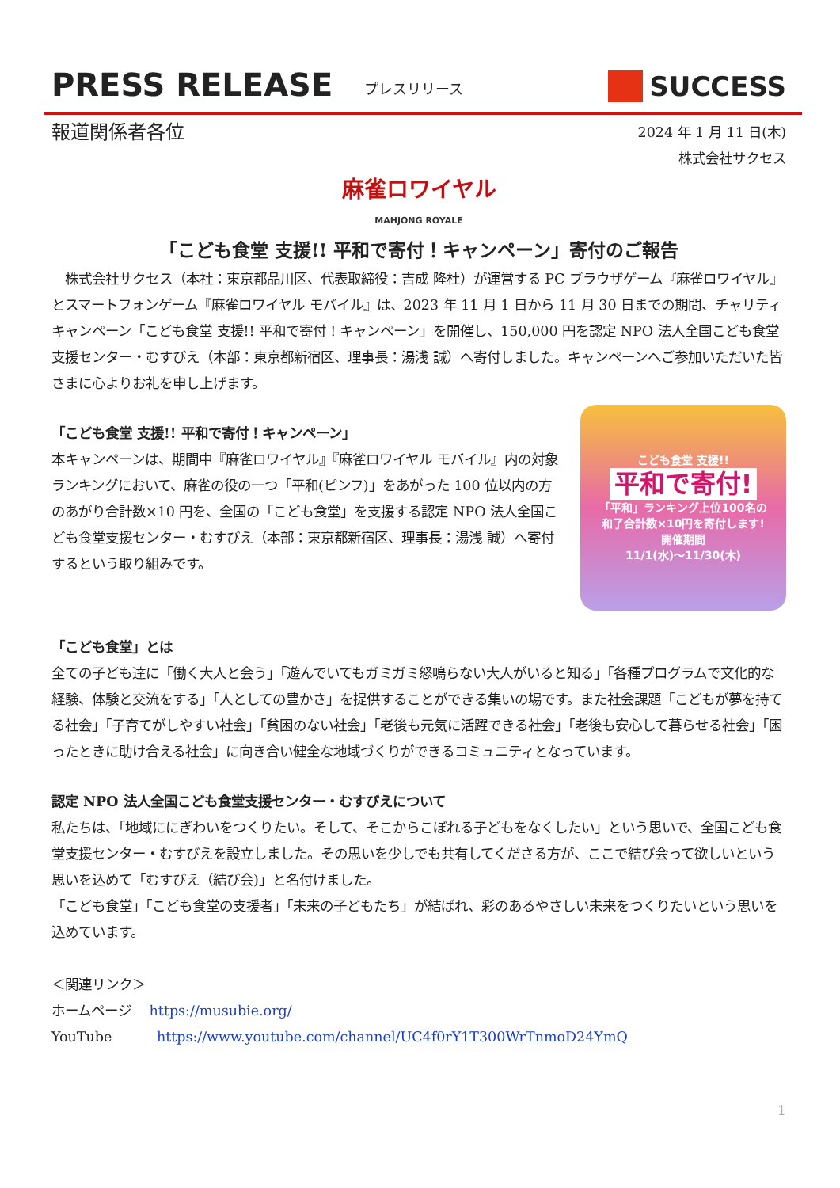PRESS RELEASE プレスリリース SUCCESS
報道関係者各位
2024 年 1 月 11 日(木)
株式会社サクセス
麻雀ロワイヤル
MAHJONG ROYALE
「こども食堂 支援!! 平和で寄付！キャンペーン」寄付のご報告
　株式会社サクセス（本社：東京都品川区、代表取締役：吉成 隆杜）が運営する PC ブラウザゲーム『麻雀ロワイヤル』とスマートフォンゲーム『麻雀ロワイヤル モバイル』は、2023 年 11 月 1 日から 11 月 30 日までの期間、チャリティキャンペーン「こども食堂 支援!! 平和で寄付！キャンペーン」を開催し、150,000 円を認定 NPO 法人全国こども食堂支援センター・むすびえ（本部：東京都新宿区、理事長：湯浅 誠）へ寄付しました。キャンペーンへご参加いただいた皆さまに心よりお礼を申し上げます。
「こども食堂 支援!! 平和で寄付！キャンペーン」
本キャンペーンは、期間中『麻雀ロワイヤル』『麻雀ロワイヤル モバイル』内の対象ランキングにおいて、麻雀の役の一つ「平和(ピンフ)」をあがった 100 位以内の方のあがり合計数×10 円を、全国の「こども食堂」を支援する認定 NPO 法人全国こども食堂支援センター・むすびえ（本部：東京都新宿区、理事長：湯浅 誠）へ寄付するという取り組みです。
こども食堂 支援!!
平和で寄付!
「平和」ランキング上位100名の
和了合計数×10円を寄付します!
開催期間
11/1(水)～11/30(木)
「こども食堂」とは
全ての子ども達に「働く大人と会う」「遊んでいてもガミガミ怒鳴らない大人がいると知る」「各種プログラムで文化的な経験、体験と交流をする」「人としての豊かさ」を提供することができる集いの場です。また社会課題「こどもが夢を持てる社会」「子育てがしやすい社会」「貧困のない社会」「老後も元気に活躍できる社会」「老後も安心して暮らせる社会」「困ったときに助け合える社会」に向き合い健全な地域づくりができるコミュニティとなっています。
認定 NPO 法人全国こども食堂支援センター・むすびえについて
私たちは、「地域ににぎわいをつくりたい。そして、そこからこぼれる子どもをなくしたい」という思いで、全国こども食堂支援センター・むすびえを設立しました。その思いを少しでも共有してくださる方が、ここで結び会って欲しいという思いを込めて「むすびえ（結び会)」と名付けました。
「こども食堂」「こども食堂の支援者」「未来の子どもたち」が結ばれ、彩のあるやさしい未来をつくりたいという思いを込めています。
＜関連リンク＞
ホームページ　 https://musubie.org/
YouTube　　　 https://www.youtube.com/channel/UC4f0rY1T300WrTnmoD24YmQ
1